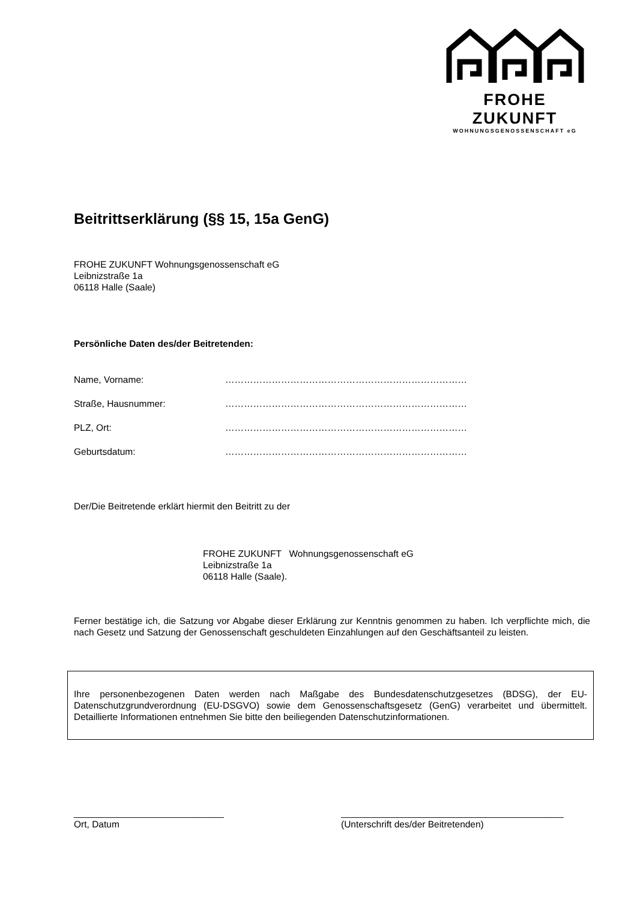FROHE ZUKUNFT
WOHNUNGSGENOSSENSCHAFT eG
Beitrittserklärung (§§ 15, 15a GenG)
FROHE ZUKUNFT Wohnungsgenossenschaft eG
Leibnizstraße 1a
06118 Halle (Saale)
Persönliche Daten des/der Beitretenden:
Name, Vorname: ……………………………………………………………………
Straße, Hausnummer: ……………………………………………………………………
PLZ, Ort: ……………………………………………………………………
Geburtsdatum: ……………………………………………………………………
Der/Die Beitretende erklärt hiermit den Beitritt zu der
FROHE ZUKUNFT Wohnungsgenossenschaft eG
Leibnizstraße 1a
06118 Halle (Saale).
Ferner bestätige ich, die Satzung vor Abgabe dieser Erklärung zur Kenntnis genommen zu haben. Ich verpflichte mich, die nach Gesetz und Satzung der Genossenschaft geschuldeten Einzahlungen auf den Geschäftsanteil zu leisten.
Ihre personenbezogenen Daten werden nach Maßgabe des Bundesdatenschutzgesetzes (BDSG), der EU-Datenschutzgrundverordnung (EU-DSGVO) sowie dem Genossenschaftsgesetz (GenG) verarbeitet und übermittelt. Detaillierte Informationen entnehmen Sie bitte den beiliegenden Datenschutzinformationen.
_____________________________
Ort, Datum
___________________________________________
(Unterschrift des/der Beitretenden)